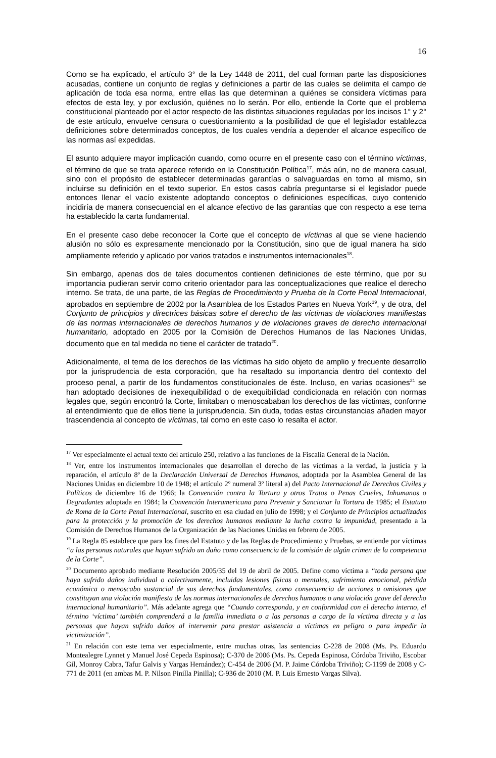16
Como se ha explicado, el artículo 3° de la Ley 1448 de 2011, del cual forman parte las disposiciones acusadas, contiene un conjunto de reglas y definiciones a partir de las cuales se delimita el campo de aplicación de toda esa norma, entre ellas las que determinan a quiénes se considera víctimas para efectos de esta ley, y por exclusión, quiénes no lo serán. Por ello, entiende la Corte que el problema constitucional planteado por el actor respecto de las distintas situaciones reguladas por los incisos 1° y 2° de este artículo, envuelve censura o cuestionamiento a la posibilidad de que el legislador establezca definiciones sobre determinados conceptos, de los cuales vendría a depender el alcance específico de las normas así expedidas.
El asunto adquiere mayor implicación cuando, como ocurre en el presente caso con el término víctimas, el término de que se trata aparece referido en la Constitución Política<sup>17</sup>, más aún, no de manera casual, sino con el propósito de establecer determinadas garantías o salvaguardas en torno al mismo, sin incluirse su definición en el texto superior. En estos casos cabría preguntarse si el legislador puede entonces llenar el vacío existente adoptando conceptos o definiciones específicas, cuyo contenido incidiría de manera consecuencial en el alcance efectivo de las garantías que con respecto a ese tema ha establecido la carta fundamental.
En el presente caso debe reconocer la Corte que el concepto de víctimas al que se viene haciendo alusión no sólo es expresamente mencionado por la Constitución, sino que de igual manera ha sido ampliamente referido y aplicado por varios tratados e instrumentos internacionales<sup>18</sup>.
Sin embargo, apenas dos de tales documentos contienen definiciones de este término, que por su importancia pudieran servir como criterio orientador para las conceptualizaciones que realice el derecho interno. Se trata, de una parte, de las Reglas de Procedimiento y Prueba de la Corte Penal Internacional, aprobados en septiembre de 2002 por la Asamblea de los Estados Partes en Nueva York<sup>19</sup>, y de otra, del Conjunto de principios y directrices básicas sobre el derecho de las víctimas de violaciones manifiestas de las normas internacionales de derechos humanos y de violaciones graves de derecho internacional humanitario, adoptado en 2005 por la Comisión de Derechos Humanos de las Naciones Unidas, documento que en tal medida no tiene el carácter de tratado<sup>20</sup>.
Adicionalmente, el tema de los derechos de las víctimas ha sido objeto de amplio y frecuente desarrollo por la jurisprudencia de esta corporación, que ha resaltado su importancia dentro del contexto del proceso penal, a partir de los fundamentos constitucionales de éste. Incluso, en varias ocasiones<sup>21</sup> se han adoptado decisiones de inexequibilidad o de exequibilidad condicionada en relación con normas legales que, según encontró la Corte, limitaban o menoscababan los derechos de las víctimas, conforme al entendimiento que de ellos tiene la jurisprudencia. Sin duda, todas estas circunstancias añaden mayor trascendencia al concepto de víctimas, tal como en este caso lo resalta el actor.
<sup>17</sup> Ver especialmente el actual texto del artículo 250, relativo a las funciones de la Fiscalía General de la Nación.
<sup>18</sup> Ver, entre los instrumentos internacionales que desarrollan el derecho de las víctimas a la verdad, la justicia y la reparación, el artículo 8º de la Declaración Universal de Derechos Humanos, adoptada por la Asamblea General de las Naciones Unidas en diciembre 10 de 1948; el artículo 2º numeral 3º literal a) del Pacto Internacional de Derechos Civiles y Políticos de diciembre 16 de 1966; la Convención contra la Tortura y otros Tratos o Penas Crueles, Inhumanos o Degradantes adoptada en 1984; la Convención Interamericana para Prevenir y Sancionar la Tortura de 1985; el Estatuto de Roma de la Corte Penal Internacional, suscrito en esa ciudad en julio de 1998; y el Conjunto de Principios actualizados para la protección y la promoción de los derechos humanos mediante la lucha contra la impunidad, presentado a la Comisión de Derechos Humanos de la Organización de las Naciones Unidas en febrero de 2005.
<sup>19</sup> La Regla 85 establece que para los fines del Estatuto y de las Reglas de Procedimiento y Pruebas, se entiende por víctimas “a las personas naturales que hayan sufrido un daño como consecuencia de la comisión de algún crimen de la competencia de la Corte”.
<sup>20</sup> Documento aprobado mediante Resolución 2005/35 del 19 de abril de 2005. Define como víctima a “toda persona que haya sufrido daños individual o colectivamente, incluidas lesiones físicas o mentales, sufrimiento emocional, pérdida económica o menoscabo sustancial de sus derechos fundamentales, como consecuencia de acciones u omisiones que constituyan una violación manifiesta de las normas internacionales de derechos humanos o una violación grave del derecho internacional humanitario”. Más adelante agrega que “Cuando corresponda, y en conformidad con el derecho interno, el término ‘víctima’ también comprenderá a la familia inmediata o a las personas a cargo de la víctima directa y a las personas que hayan sufrido daños al intervenir para prestar asistencia a víctimas en peligro o para impedir la victimización”.
<sup>21</sup> En relación con este tema ver especialmente, entre muchas otras, las sentencias C-228 de 2008 (Ms. Ps. Eduardo Montealegre Lynnet y Manuel José Cepeda Espinosa); C-370 de 2006 (Ms. Ps. Cepeda Espinosa, Córdoba Triviño, Escobar Gil, Monroy Cabra, Tafur Galvis y Vargas Hernández); C-454 de 2006 (M. P. Jaime Córdoba Triviño); C-1199 de 2008 y C-771 de 2011 (en ambas M. P. Nilson Pinilla Pinilla); C-936 de 2010 (M. P. Luis Ernesto Vargas Silva).